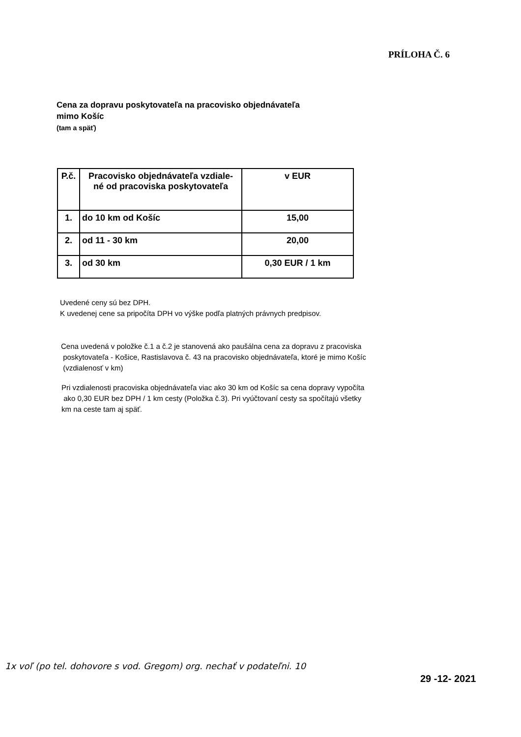PRÍLOHA Č. 6
Cena za dopravu poskytovateľa na pracovisko objednávateľa
mimo Košíc
(tam a späť)
| P.č. | Pracovisko objednávateľa vzdiale- né od pracoviska poskytovateľa | v EUR |
| --- | --- | --- |
| 1. | do 10 km od Košíc | 15,00 |
| 2. | od 11 - 30 km | 20,00 |
| 3. | od 30 km | 0,30 EUR / 1 km |
Uvedené ceny sú bez DPH.
K uvedenej cene sa pripočíta DPH vo výške podľa platných právnych predpisov.
Cena uvedená v položke č.1 a č.2 je stanovená ako paušálna cena za dopravu z pracoviska
poskytovateľa - Košice, Rastislavova č. 43 na pracovisko objednávateľa, ktoré je mimo Košíc
(vzdialenosť v km)
Pri vzdialenosti pracoviska objednávateľa viac ako 30 km od Košíc sa cena dopravy vypočíta
ako 0,30 EUR bez DPH / 1 km cesty (Položka č.3). Pri vyúčtovaní cesty sa spočítajú všetky
km na ceste tam aj späť.
1x voľ (po tel. dohovore s vod. Gregom) org. nechať v podateľni. 10
29 -12- 2021